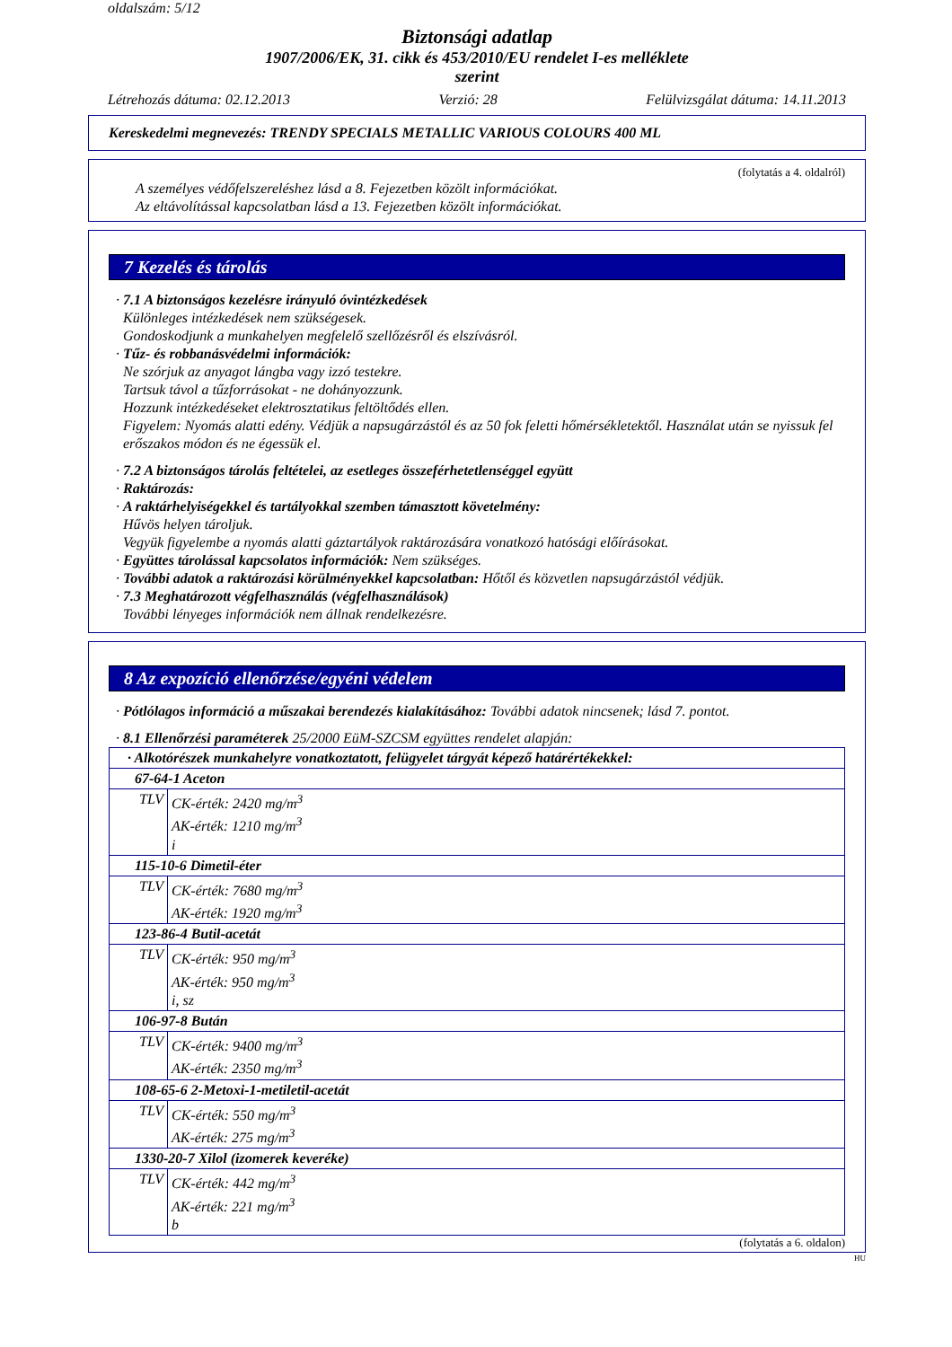oldalszám: 5/12
Biztonsági adatlap
1907/2006/EK, 31. cikk és 453/2010/EU rendelet I-es melléklete
szerint
Létrehozás dátuma: 02.12.2013 Verzió: 28 Felülvizsgálat dátuma: 14.11.2013
Kereskedelmi megnevezés: TRENDY SPECIALS METALLIC VARIOUS COLOURS 400 ML
(folytatás a 4. oldalról)
A személyes védőfelszereléshez lásd a 8. Fejezetben közölt információkat.
Az eltávolítással kapcsolatban lásd a 13. Fejezetben közölt információkat.
7 Kezelés és tárolás
· 7.1 A biztonságos kezelésre irányuló óvintézkedések
Különleges intézkedések nem szükségesek.
Gondoskodjunk a munkahelyen megfelelő szellőzésről és elszívásról.
· Tűz- és robbanásvédelmi információk:
Ne szórjuk az anyagot lángba vagy izzó testekre.
Tartsuk távol a tűzforrásokat - ne dohányozzunk.
Hozzunk intézkedéseket elektrosztatikus feltöltődés ellen.
Figyelem: Nyomás alatti edény. Védjük a napsugárzástól és az 50 fok feletti hőmérsékletektől. Használat után se nyissuk fel erőszakos módon és ne égessük el.
· 7.2 A biztonságos tárolás feltételei, az esetleges összeférhetetlenséggel együtt
· Raktározás:
· A raktárhelyiségekkel és tartályokkal szemben támasztott követelmény:
Hűvös helyen tároljuk.
Vegyük figyelembe a nyomás alatti gáztartályok raktározására vonatkozó hatósági előírásokat.
· Együttes tárolással kapcsolatos információk: Nem szükséges.
· További adatok a raktározási körülményekkel kapcsolatban: Hőtől és közvetlen napsugárzástól védjük.
· 7.3 Meghatározott végfelhasználás (végfelhasználások)
További lényeges információk nem állnak rendelkezésre.
8 Az expozíció ellenőrzése/egyéni védelem
· Pótlólagos információ a műszakai berendezés kialakításához: További adatok nincsenek; lásd 7. pontot.
· 8.1 Ellenőrzési paraméterek 25/2000 EüM-SZCSM együttes rendelet alapján:
| · Alkotórészek munkahelyre vonatkoztatott, felügyelet tárgyát képező határértékekkel: | |
| 67-64-1 Aceton | |
| TLV | CK-érték: 2420 mg/m<sup>3</sup> AK-érték: 1210 mg/m<sup>3</sup> i |
| 115-10-6 Dimetil-éter | |
| TLV | CK-érték: 7680 mg/m<sup>3</sup> AK-érték: 1920 mg/m<sup>3</sup> |
| 123-86-4 Butil-acetát | |
| TLV | CK-érték: 950 mg/m<sup>3</sup> AK-érték: 950 mg/m<sup>3</sup> i, sz |
| 106-97-8 Bután | |
| TLV | CK-érték: 9400 mg/m<sup>3</sup> AK-érték: 2350 mg/m<sup>3</sup> |
| 108-65-6 2-Metoxi-1-metiletil-acetát | |
| TLV | CK-érték: 550 mg/m<sup>3</sup> AK-érték: 275 mg/m<sup>3</sup> |
| 1330-20-7 Xilol (izomerek keveréke) | |
| TLV | CK-érték: 442 mg/m<sup>3</sup> AK-érték: 221 mg/m<sup>3</sup> b |
(folytatás a 6. oldalon)
HU